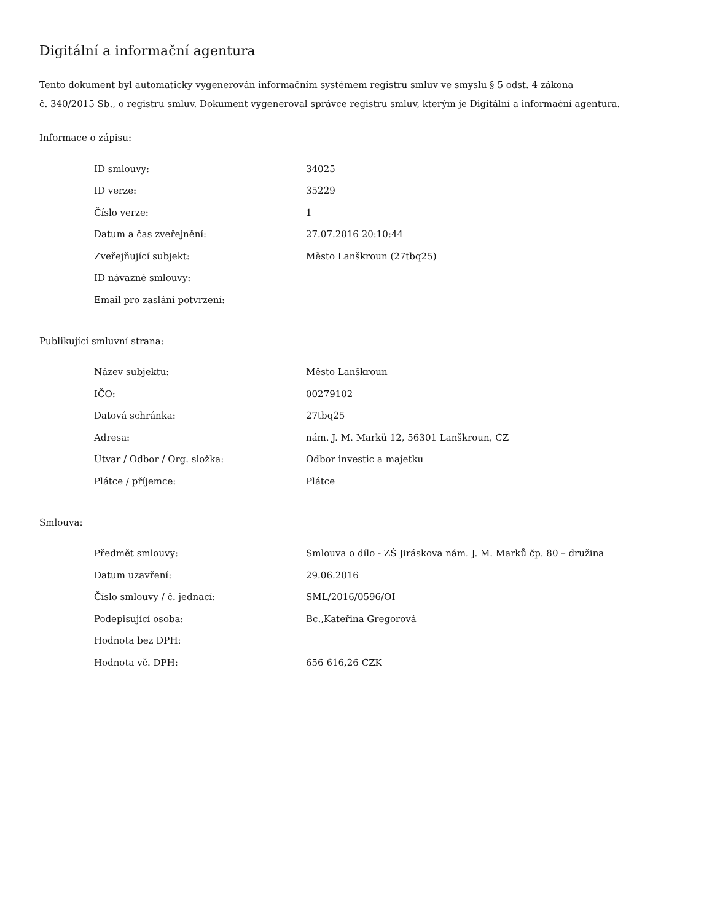Digitální a informační agentura
Tento dokument byl automaticky vygenerován informačním systémem registru smluv ve smyslu § 5 odst. 4 zákona
č. 340/2015 Sb., o registru smluv. Dokument vygeneroval správce registru smluv, kterým je Digitální a informační agentura.
Informace o zápisu:
| ID smlouvy: | 34025 |
| ID verze: | 35229 |
| Číslo verze: | 1 |
| Datum a čas zveřejnění: | 27.07.2016 20:10:44 |
| Zveřejňující subjekt: | Město Lanškroun (27tbq25) |
| ID návazné smlouvy: | |
| Email pro zaslání potvrzení: | |
Publikující smluvní strana:
| Název subjektu: | Město Lanškroun |
| IČO: | 00279102 |
| Datová schránka: | 27tbq25 |
| Adresa: | nám. J. M. Marků 12, 56301 Lanškroun, CZ |
| Útvar / Odbor / Org. složka: | Odbor investic a majetku |
| Plátce / příjemce: | Plátce |
Smlouva:
| Předmět smlouvy: | Smlouva o dílo - ZŠ Jiráskova nám. J. M. Marků čp. 80 – družina |
| Datum uzavření: | 29.06.2016 |
| Číslo smlouvy / č. jednací: | SML/2016/0596/OI |
| Podepisující osoba: | Bc.,Kateřina Gregorová |
| Hodnota bez DPH: | |
| Hodnota vč. DPH: | 656 616,26 CZK |